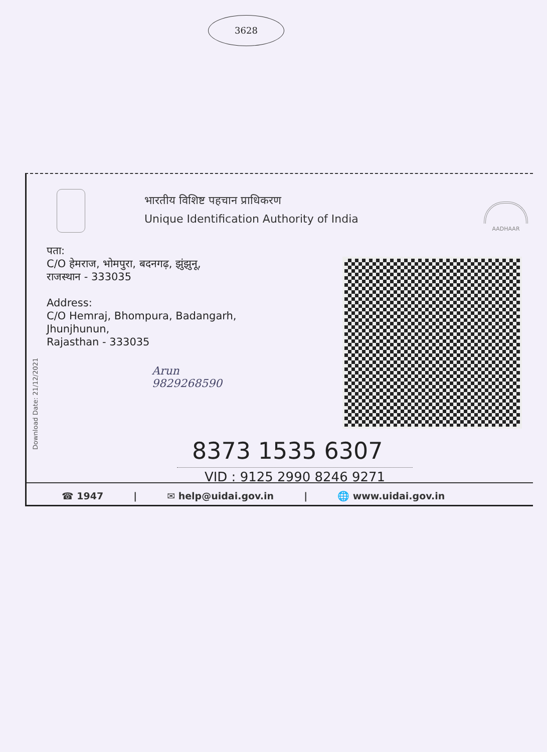3628
Download Date: 21/12/2021
भारतीय विशिष्ट पहचान प्राधिकरण
Unique Identification Authority of India
AADHAAR
पता:
C/O हेमराज, भोमपुरा, बदनगढ़, झुंझुनू,
राजस्थान - 333035
Address:
C/O Hemraj, Bhompura, Badangarh,
Jhunjhunun,
Rajasthan - 333035
Arun
9829268590
8373 1535 6307
VID : 9125 2990 8246 9271
☎ 1947 | ✉ help@uidai.gov.in | 🌐 www.uidai.gov.in